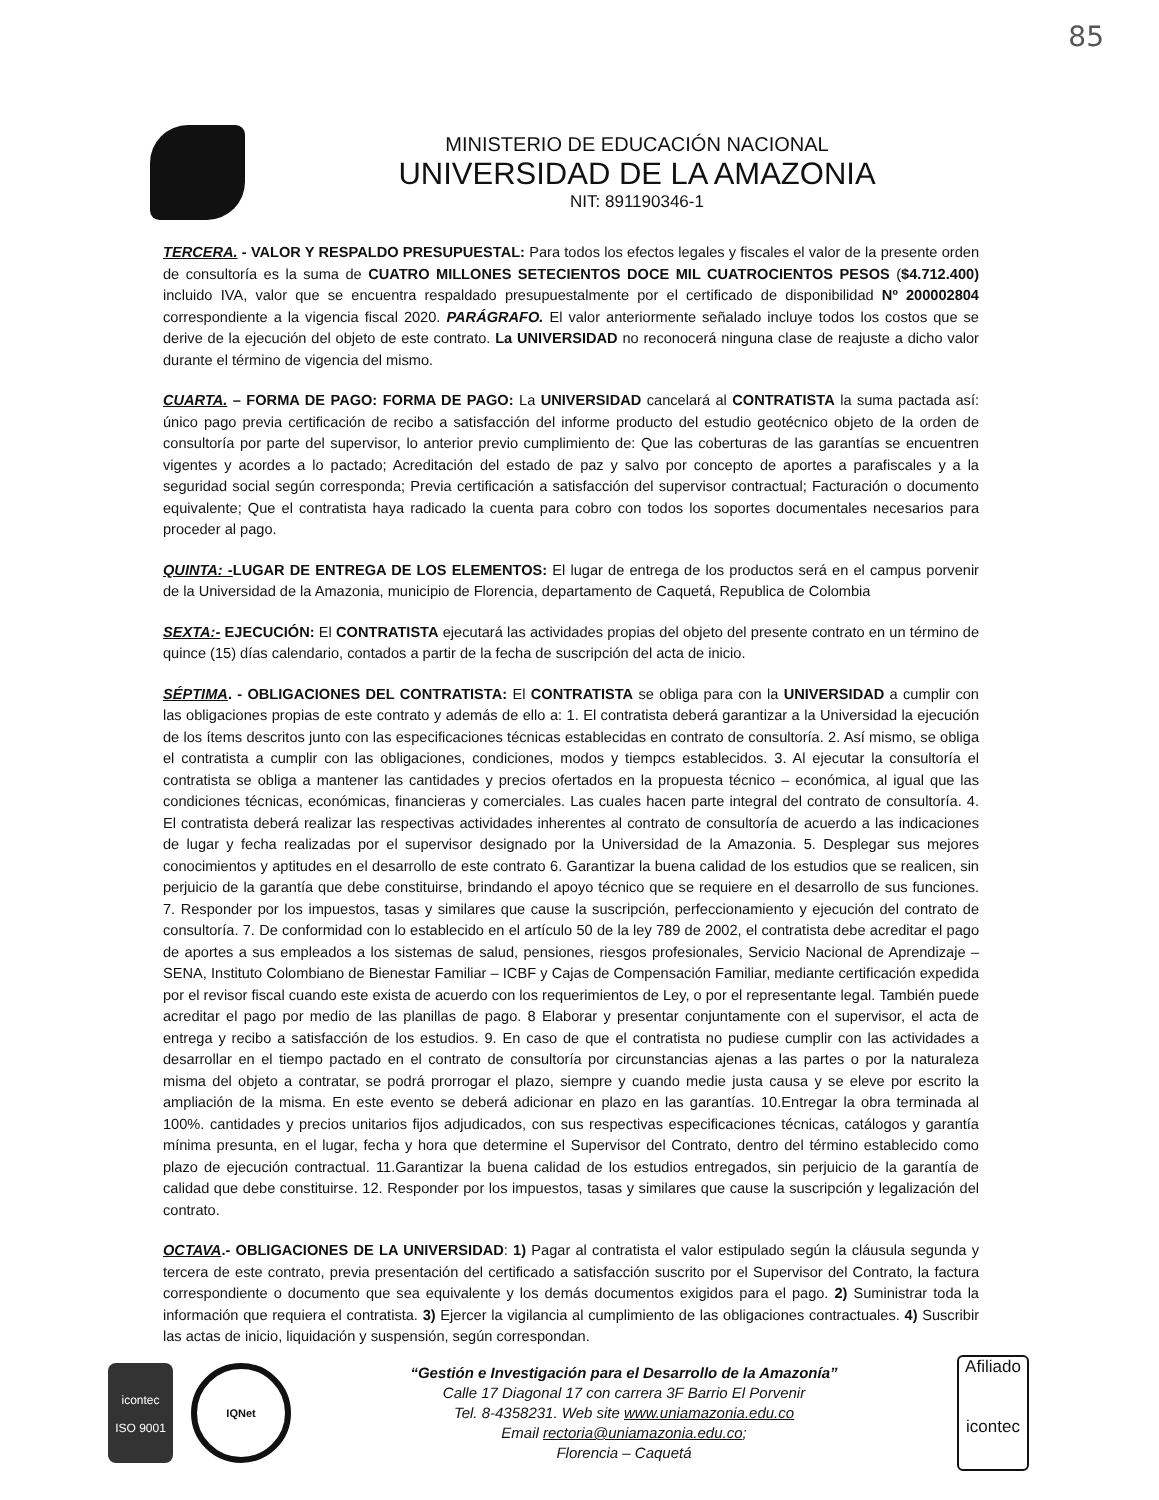85
MINISTERIO DE EDUCACIÓN NACIONAL
UNIVERSIDAD DE LA AMAZONIA
NIT: 891190346-1
TERCERA. - VALOR Y RESPALDO PRESUPUESTAL: Para todos los efectos legales y fiscales el valor de la presente orden de consultoría es la suma de CUATRO MILLONES SETECIENTOS DOCE MIL CUATROCIENTOS PESOS ($4.712.400) incluido IVA, valor que se encuentra respaldado presupuestalmente por el certificado de disponibilidad Nº 200002804 correspondiente a la vigencia fiscal 2020. PARÁGRAFO. El valor anteriormente señalado incluye todos los costos que se derive de la ejecución del objeto de este contrato. La UNIVERSIDAD no reconocerá ninguna clase de reajuste a dicho valor durante el término de vigencia del mismo.
CUARTA. – FORMA DE PAGO: FORMA DE PAGO: La UNIVERSIDAD cancelará al CONTRATISTA la suma pactada así: único pago previa certificación de recibo a satisfacción del informe producto del estudio geotécnico objeto de la orden de consultoría por parte del supervisor, lo anterior previo cumplimiento de: Que las coberturas de las garantías se encuentren vigentes y acordes a lo pactado; Acreditación del estado de paz y salvo por concepto de aportes a parafiscales y a la seguridad social según corresponda; Previa certificación a satisfacción del supervisor contractual; Facturación o documento equivalente; Que el contratista haya radicado la cuenta para cobro con todos los soportes documentales necesarios para proceder al pago.
QUINTA: -LUGAR DE ENTREGA DE LOS ELEMENTOS: El lugar de entrega de los productos será en el campus porvenir de la Universidad de la Amazonia, municipio de Florencia, departamento de Caquetá, Republica de Colombia
SEXTA:- EJECUCIÓN: El CONTRATISTA ejecutará las actividades propias del objeto del presente contrato en un término de quince (15) días calendario, contados a partir de la fecha de suscripción del acta de inicio.
SÉPTIMA. - OBLIGACIONES DEL CONTRATISTA: El CONTRATISTA se obliga para con la UNIVERSIDAD a cumplir con las obligaciones propias de este contrato y además de ello a: 1. El contratista deberá garantizar a la Universidad la ejecución de los ítems descritos junto con las especificaciones técnicas establecidas en contrato de consultoría. 2. Así mismo, se obliga el contratista a cumplir con las obligaciones, condiciones, modos y tiempcs establecidos. 3. Al ejecutar la consultoría el contratista se obliga a mantener las cantidades y precios ofertados en la propuesta técnico – económica, al igual que las condiciones técnicas, económicas, financieras y comerciales. Las cuales hacen parte integral del contrato de consultoría. 4. El contratista deberá realizar las respectivas actividades inherentes al contrato de consultoría de acuerdo a las indicaciones de lugar y fecha realizadas por el supervisor designado por la Universidad de la Amazonia. 5. Desplegar sus mejores conocimientos y aptitudes en el desarrollo de este contrato 6. Garantizar la buena calidad de los estudios que se realicen, sin perjuicio de la garantía que debe constituirse, brindando el apoyo técnico que se requiere en el desarrollo de sus funciones. 7. Responder por los impuestos, tasas y similares que cause la suscripción, perfeccionamiento y ejecución del contrato de consultoría. 7. De conformidad con lo establecido en el artículo 50 de la ley 789 de 2002, el contratista debe acreditar el pago de aportes a sus empleados a los sistemas de salud, pensiones, riesgos profesionales, Servicio Nacional de Aprendizaje – SENA, Instituto Colombiano de Bienestar Familiar – ICBF y Cajas de Compensación Familiar, mediante certificación expedida por el revisor fiscal cuando este exista de acuerdo con los requerimientos de Ley, o por el representante legal. También puede acreditar el pago por medio de las planillas de pago. 8 Elaborar y presentar conjuntamente con el supervisor, el acta de entrega y recibo a satisfacción de los estudios. 9. En caso de que el contratista no pudiese cumplir con las actividades a desarrollar en el tiempo pactado en el contrato de consultoría por circunstancias ajenas a las partes o por la naturaleza misma del objeto a contratar, se podrá prorrogar el plazo, siempre y cuando medie justa causa y se eleve por escrito la ampliación de la misma. En este evento se deberá adicionar en plazo en las garantías. 10.Entregar la obra terminada al 100%. cantidades y precios unitarios fijos adjudicados, con sus respectivas especificaciones técnicas, catálogos y garantía mínima presunta, en el lugar, fecha y hora que determine el Supervisor del Contrato, dentro del término establecido como plazo de ejecución contractual. 11.Garantizar la buena calidad de los estudios entregados, sin perjuicio de la garantía de calidad que debe constituirse. 12. Responder por los impuestos, tasas y similares que cause la suscripción y legalización del contrato.
OCTAVA.- OBLIGACIONES DE LA UNIVERSIDAD: 1) Pagar al contratista el valor estipulado según la cláusula segunda y tercera de este contrato, previa presentación del certificado a satisfacción suscrito por el Supervisor del Contrato, la factura correspondiente o documento que sea equivalente y los demás documentos exigidos para el pago. 2) Suministrar toda la información que requiera el contratista. 3) Ejercer la vigilancia al cumplimiento de las obligaciones contractuales. 4) Suscribir las actas de inicio, liquidación y suspensión, según correspondan.
icontec
ISO 9001
IQNet
“Gestión e Investigación para el Desarrollo de la Amazonía”
Calle 17 Diagonal 17 con carrera 3F Barrio El Porvenir
Tel. 8-4358231. Web site www.uniamazonia.edu.co
Email rectoria@uniamazonia.edu.co;
Florencia – Caquetá
Afiliado
icontec